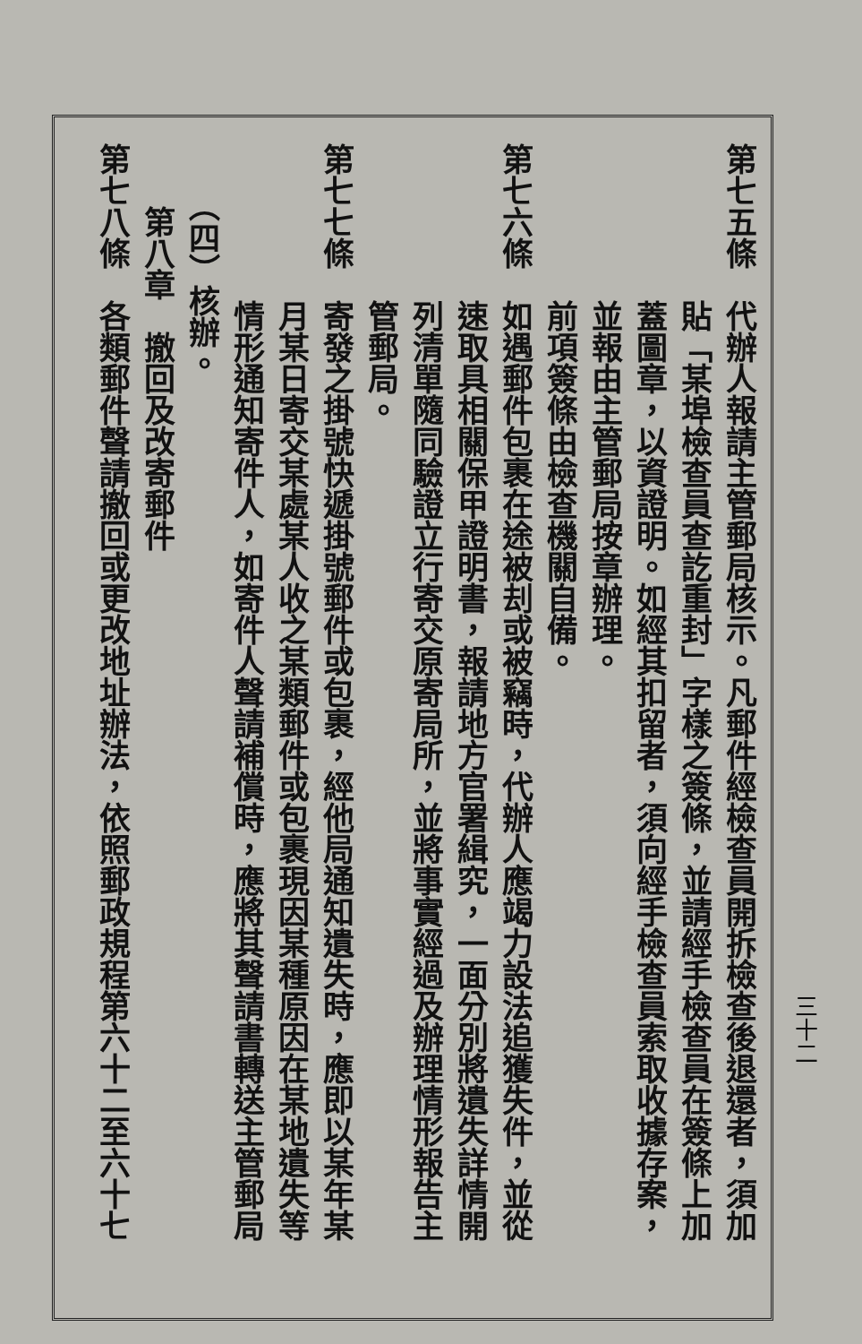三十二
第七五條　代辦人報請主管郵局核示。凡郵件經檢查員開拆檢查後退還者，須加
　　　　　貼「某埠檢查員查訖重封」字樣之簽條，並請經手檢查員在簽條上加
　　　　　蓋圖章，以資證明。如經其扣留者，須向經手檢查員索取收據存案，
　　　　　並報由主管郵局按章辦理。
　　　　　前項簽條由檢查機關自備。
第七六條　如遇郵件包裹在途被刦或被竊時，代辦人應竭力設法追獲失件，並從
　　　　　速取具相關保甲證明書，報請地方官署緝究，一面分別將遺失詳情開
　　　　　列清單隨同驗證立行寄交原寄局所，並將事實經過及辦理情形報告主
　　　　　管郵局。
第七七條　寄發之掛號快遞掛號郵件或包裹，經他局通知遺失時，應即以某年某
　　　　　月某日寄交某處某人收之某類郵件或包裹現因某種原因在某地遺失等
　　　　　情形通知寄件人，如寄件人聲請補償時，應將其聲請書轉送主管郵局
　　（四）核辦。
　　第八章　撤回及改寄郵件
第七八條　各類郵件聲請撤回或更改地址辦法，依照郵政規程第六十二至六十七